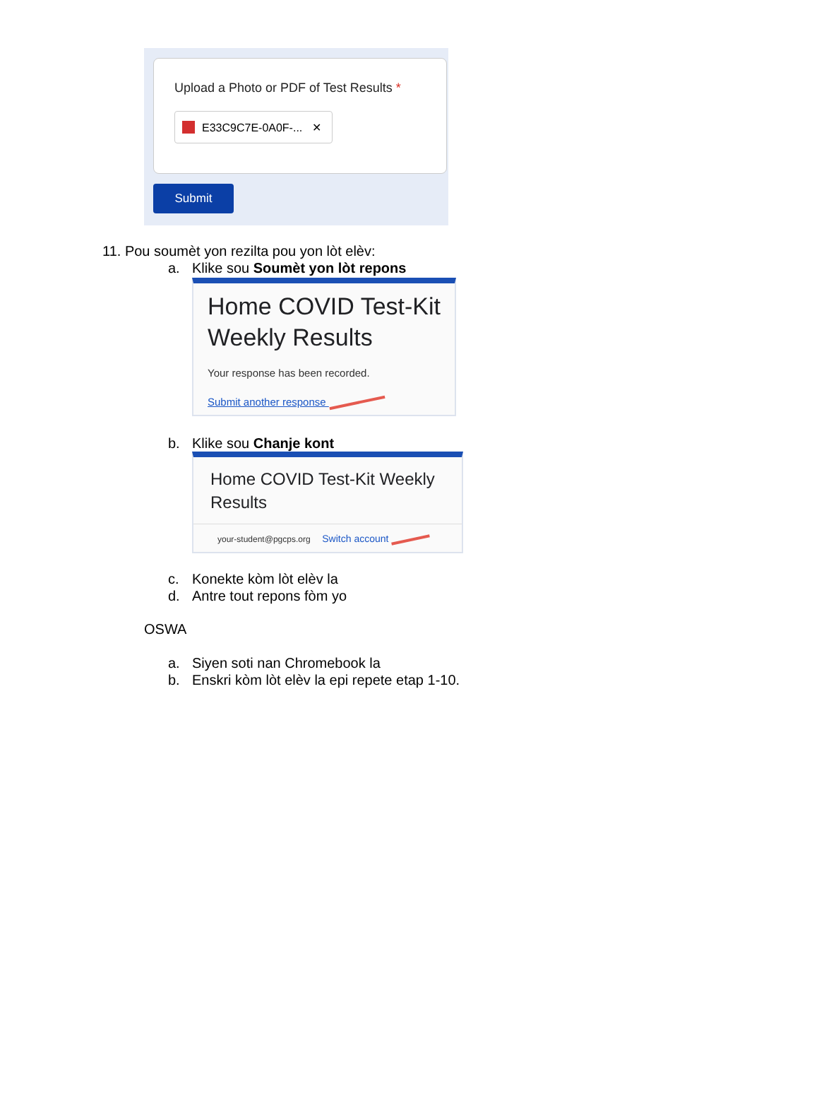Upload a Photo or PDF of Test Results *
E33C9C7E-0A0F-... ✕
Submit
11. Pou soumèt yon rezilta pou yon lòt elèv:
a. Klike sou Soumèt yon lòt repons
Home COVID Test-Kit
Weekly Results
Your response has been recorded.
Submit another response
b. Klike sou Chanje kont
Home COVID Test-Kit Weekly
Results
your-student@pgcps.org Switch account
c. Konekte kòm lòt elèv la
d. Antre tout repons fòm yo
OSWA
a. Siyen soti nan Chromebook la
b. Enskri kòm lòt elèv la epi repete etap 1-10.